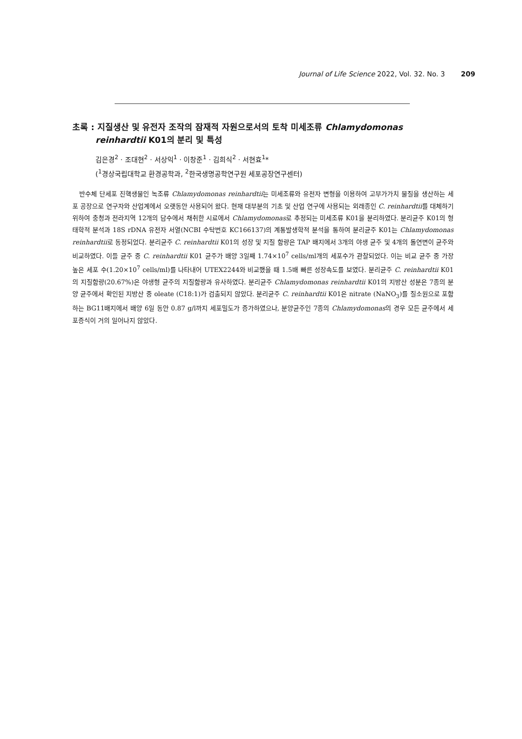Journal of Life Science 2022, Vol. 32. No. 3 209
초록 : 지질생산 및 유전자 조작의 잠재적 자원으로서의 토착 미세조류 Chlamydomonas reinhardtii K01의 분리 및 특성
김은경<sup>2</sup> · 조대현<sup>2</sup> · 서상익<sup>1</sup> · 이창준<sup>1</sup> · 김희식<sup>2</sup> · 서현효<sup>1</sup>*
(<sup>1</sup>경상국립대학교 환경공학과, <sup>2</sup>한국생명공학연구원 세포공장연구센터)
반수체 단세포 진핵생물인 녹조류 Chlamydomonas reinhardtii는 미세조류와 유전자 변형을 이용하여 고부가가치 물질을 생산하는 세포 공장으로 연구자와 산업계에서 오랫동안 사용되어 왔다. 현재 대부분의 기초 및 산업 연구에 사용되는 외래종인 C. reinhardtii를 대체하기 위하여 충청과 전라지역 12개의 담수에서 채취한 시료에서 Chlamydomonas로 추정되는 미세조류 K01을 분리하였다. 분리균주 K01의 형태학적 분석과 18S rDNA 유전자 서열(NCBI 수탁번호 KC166137)의 계통발생학적 분석을 통하여 분리균주 K01는 Chlamydomonas reinhardtii로 동정되었다. 분리균주 C. reinhardtii K01의 성장 및 지질 함량은 TAP 배지에서 3개의 야생 균주 및 4개의 돌연변이 균주와 비교하였다. 이들 균주 중 C. reinhardtii K01 균주가 배양 3일째 1.74×10<sup>7</sup> cells/ml개의 세포수가 관찰되었다. 이는 비교 균주 중 가장 높은 세포 수(1.20×10<sup>7</sup> cells/ml)를 나타내어 UTEX2244와 비교했을 때 1.5배 빠른 성장속도를 보였다. 분리균주 C. reinhardtii K01의 지질함량(20.67%)은 야생형 균주의 지질함량과 유사하였다. 분리균주 Chlamydomonas reinhardtii K01의 지방산 성분은 7종의 분양 균주에서 확인된 지방산 중 oleate (C18:1)가 검출되지 않았다. 분리균주 C. reinhardtii K01은 nitrate (NaNO<sub>3</sub>)를 질소원으로 포함하는 BG11배지에서 배양 6일 동안 0.87 g/l까지 세포밀도가 증가하였으나, 분양균주인 7종의 Chlamydomonas의 경우 모든 균주에서 세포증식이 거의 일어나지 않았다.